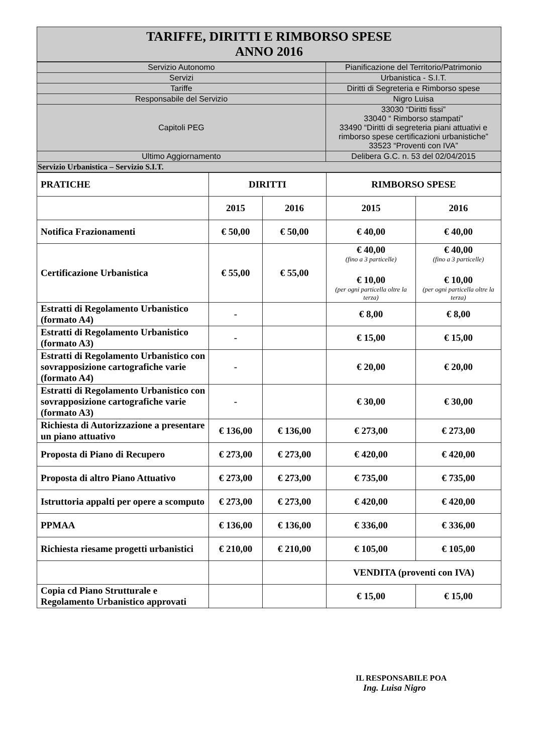| TARIFFE, DIRITTI E RIMBORSO SPESE ANNO 2016 |
| Servizio Autonomo | Pianificazione del Territorio/Patrimonio |
| Servizi | Urbanistica - S.I.T. |
| Tariffe | Diritti di Segreteria e Rimborso spese |
| Responsabile del Servizio | Nigro Luisa |
| Capitoli PEG | 33030 “Diritti fissi” 33040 “ Rimborso stampati” 33490 “Diritti di segreteria piani attuativi e rimborso spese certificazioni urbanistiche” 33523 “Proventi con IVA” |
| Ultimo Aggiornamento | Delibera G.C. n. 53 del 02/04/2015 |
| Servizio Urbanistica – Servizio S.I.T. | |
| PRATICHE | DIRITTI | | RIMBORSO SPESE | |
| | 2015 | 2016 | 2015 | 2016 |
| Notifica Frazionamenti | € 50,00 | € 50,00 | € 40,00 | € 40,00 |
| Certificazione Urbanistica | € 55,00 | € 55,00 | € 40,00 (fino a 3 particelle) € 10,00 (per ogni particella oltre la terza) | € 40,00 (fino a 3 particelle) € 10,00 (per ogni particella oltre la terza) |
| Estratti di Regolamento Urbanistico (formato A4) | - | | € 8,00 | € 8,00 |
| Estratti di Regolamento Urbanistico (formato A3) | - | | € 15,00 | € 15,00 |
| Estratti di Regolamento Urbanistico con sovrapposizione cartografiche varie (formato A4) | - | | € 20,00 | € 20,00 |
| Estratti di Regolamento Urbanistico con sovrapposizione cartografiche varie (formato A3) | - | | € 30,00 | € 30,00 |
| Richiesta di Autorizzazione a presentare un piano attuativo | € 136,00 | € 136,00 | € 273,00 | € 273,00 |
| Proposta di Piano di Recupero | € 273,00 | € 273,00 | € 420,00 | € 420,00 |
| Proposta di altro Piano Attuativo | € 273,00 | € 273,00 | € 735,00 | € 735,00 |
| Istruttoria appalti per opere a scomputo | € 273,00 | € 273,00 | € 420,00 | € 420,00 |
| PPMAA | € 136,00 | € 136,00 | € 336,00 | € 336,00 |
| Richiesta riesame progetti urbanistici | € 210,00 | € 210,00 | € 105,00 | € 105,00 |
| | | | VENDITA (proventi con IVA) | |
| Copia cd Piano Strutturale e Regolamento Urbanistico approvati | | | € 15,00 | € 15,00 |
IL RESPONSABILE POA
Ing. Luisa Nigro